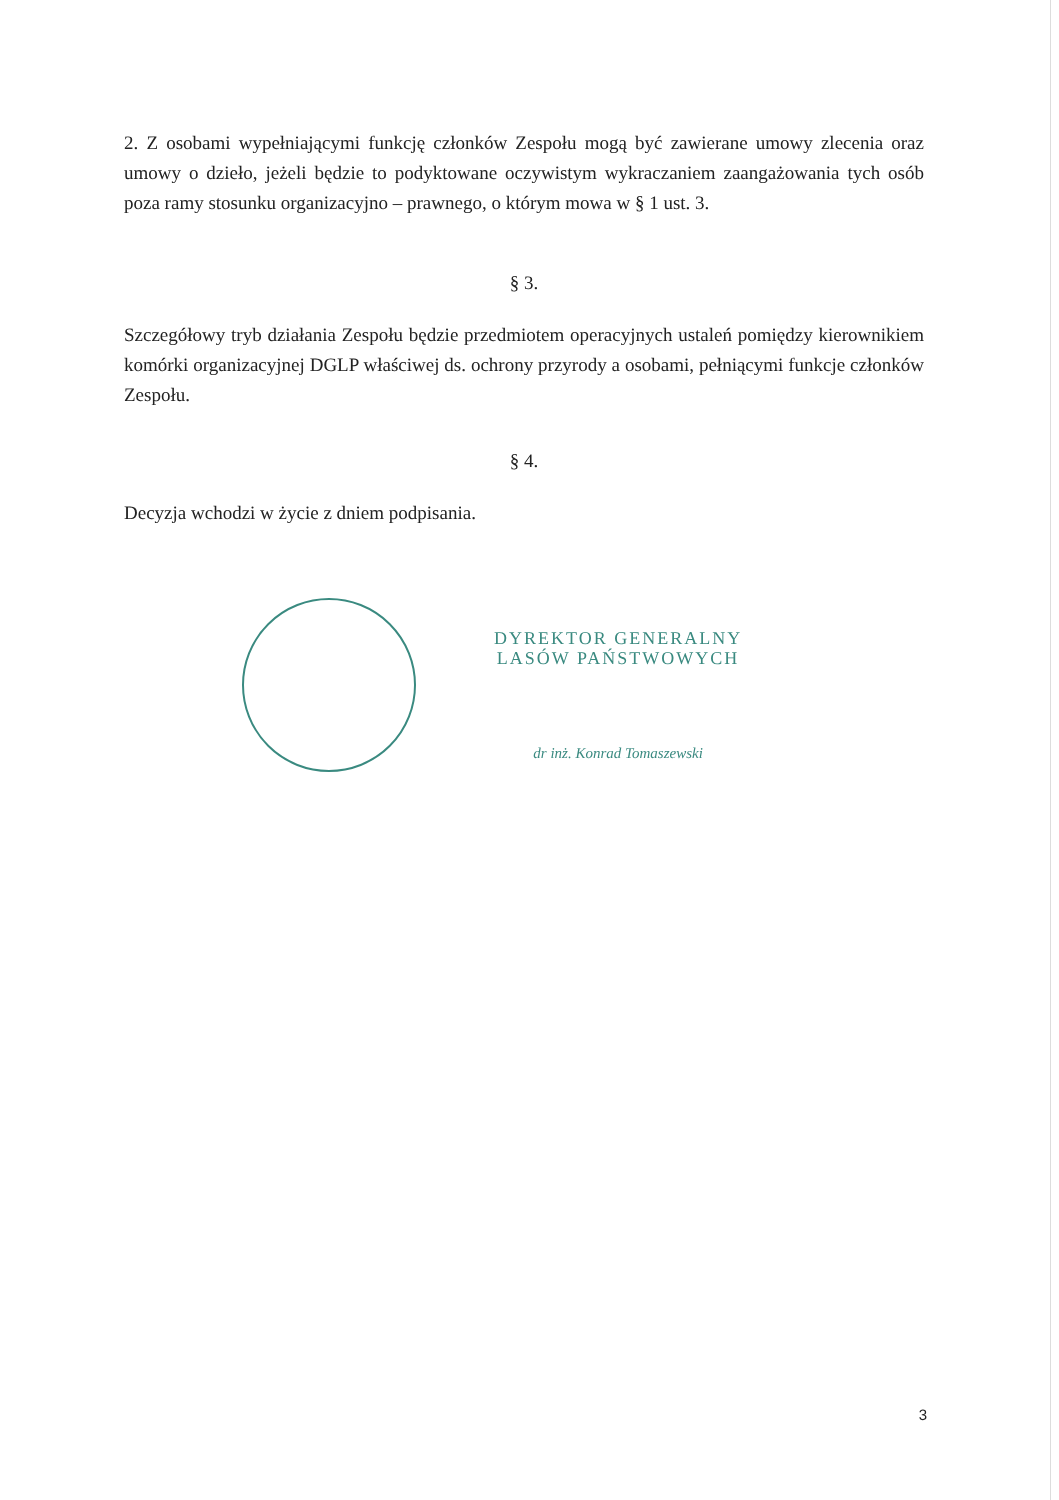2. Z osobami wypełniającymi funkcję członków Zespołu mogą być zawierane umowy zlecenia oraz umowy o dzieło, jeżeli będzie to podyktowane oczywistym wykraczaniem zaangażowania tych osób poza ramy stosunku organizacyjno – prawnego, o którym mowa w § 1 ust. 3.
§ 3.
Szczegółowy tryb działania Zespołu będzie przedmiotem operacyjnych ustaleń pomiędzy kierownikiem komórki organizacyjnej DGLP właściwej ds. ochrony przyrody a osobami, pełniącymi funkcje członków Zespołu.
§ 4.
Decyzja wchodzi w życie z dniem podpisania.
DYREKTOR GENERALNY
LASÓW PAŃSTWOWYCH
dr inż. Konrad Tomaszewski
3